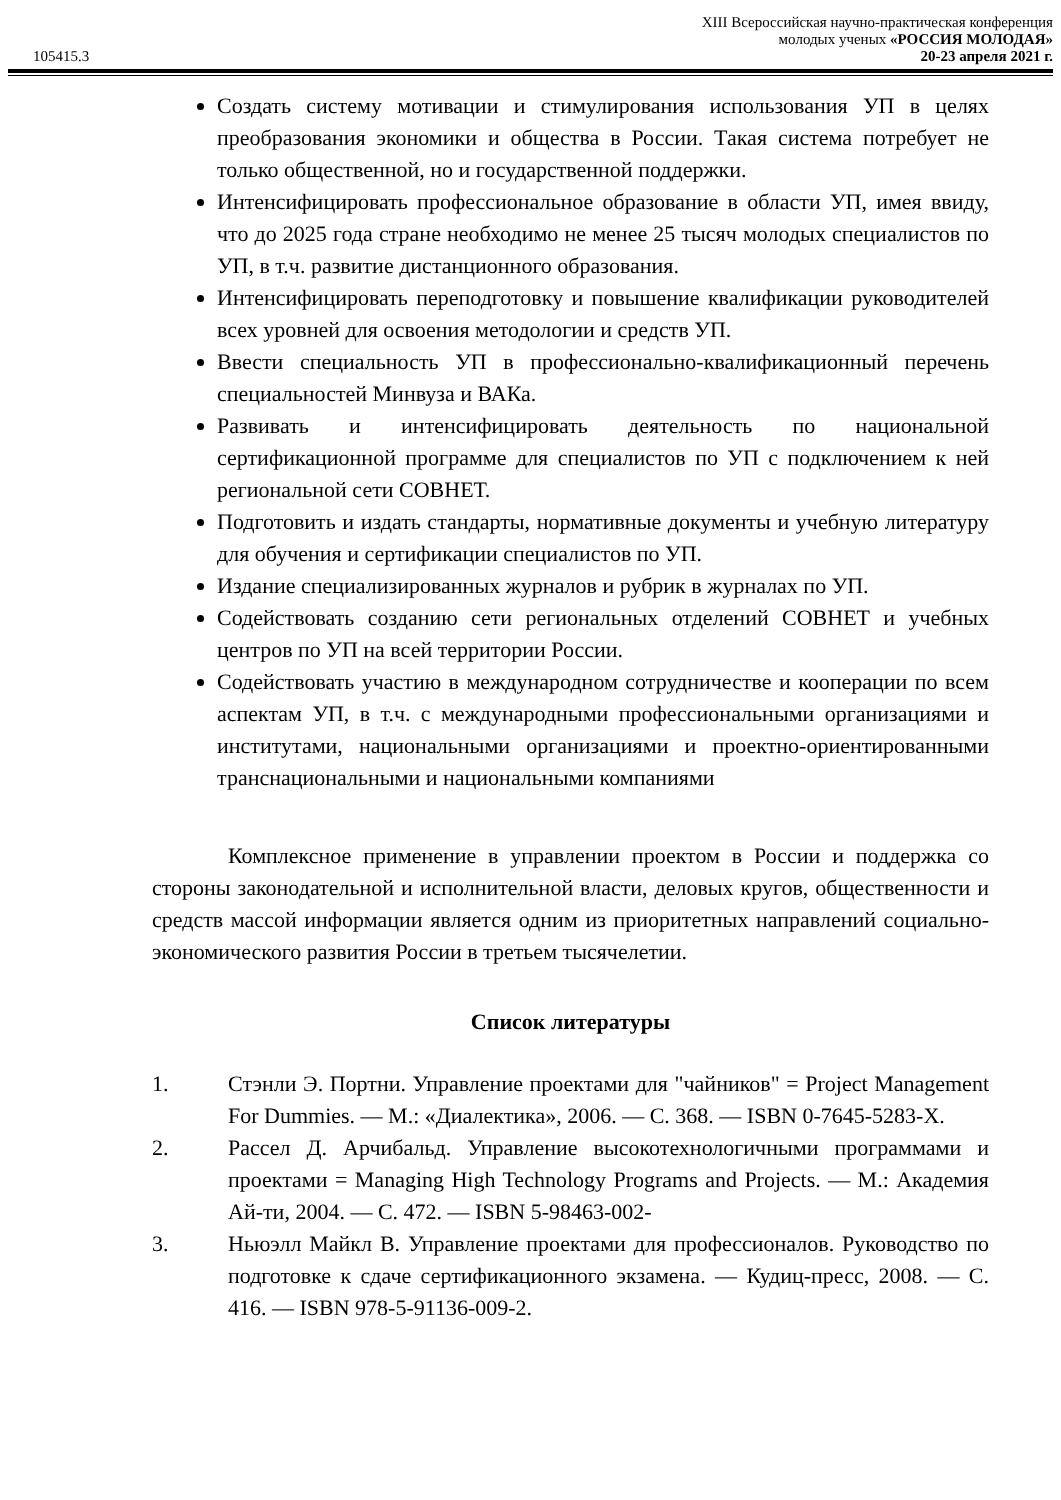105415.3
XIII Всероссийская научно-практическая конференция
молодых ученых «РОССИЯ МОЛОДАЯ»
20-23 апреля 2021 г.
Создать систему мотивации и стимулирования использования УП в целях преобразования экономики и общества в России. Такая система потребует не только общественной, но и государственной поддержки.
Интенсифицировать профессиональное образование в области УП, имея ввиду, что до 2025 года стране необходимо не менее 25 тысяч молодых специалистов по УП, в т.ч. развитие дистанционного образования.
Интенсифицировать переподготовку и повышение квалификации руководителей всех уровней для освоения методологии и средств УП.
Ввести специальность УП в профессионально-квалификационный перечень специальностей Минвуза и ВАКа.
Развивать и интенсифицировать деятельность по национальной сертификационной программе для специалистов по УП с подключением к ней региональной сети СОВНЕТ.
Подготовить и издать стандарты, нормативные документы и учебную литературу для обучения и сертификации специалистов по УП.
Издание специализированных журналов и рубрик в журналах по УП.
Содействовать созданию сети региональных отделений СОВНЕТ и учебных центров по УП на всей территории России.
Содействовать участию в международном сотрудничестве и кооперации по всем аспектам УП, в т.ч. с международными профессиональными организациями и институтами, национальными организациями и проектно-ориентированными транснациональными и национальными компаниями
Комплексное применение в управлении проектом в России и поддержка со стороны законодательной и исполнительной власти, деловых кругов, общественности и средств массой информации является одним из приоритетных направлений социально-экономического развития России в третьем тысячелетии.
Список литературы
1. Стэнли Э. Портни. Управление проектами для "чайников" = Project Management For Dummies. — М.: «Диалектика», 2006. — С. 368. — ISBN 0-7645-5283-X.
2. Рассел Д. Арчибальд. Управление высокотехнологичными программами и проектами = Managing High Technology Programs and Projects. — М.: Академия Ай-ти, 2004. — С. 472. — ISBN 5-98463-002-
3. Ньюэлл Майкл В. Управление проектами для профессионалов. Руководство по подготовке к сдаче сертификационного экзамена. — Кудиц-пресс, 2008. — С. 416. — ISBN 978-5-91136-009-2.